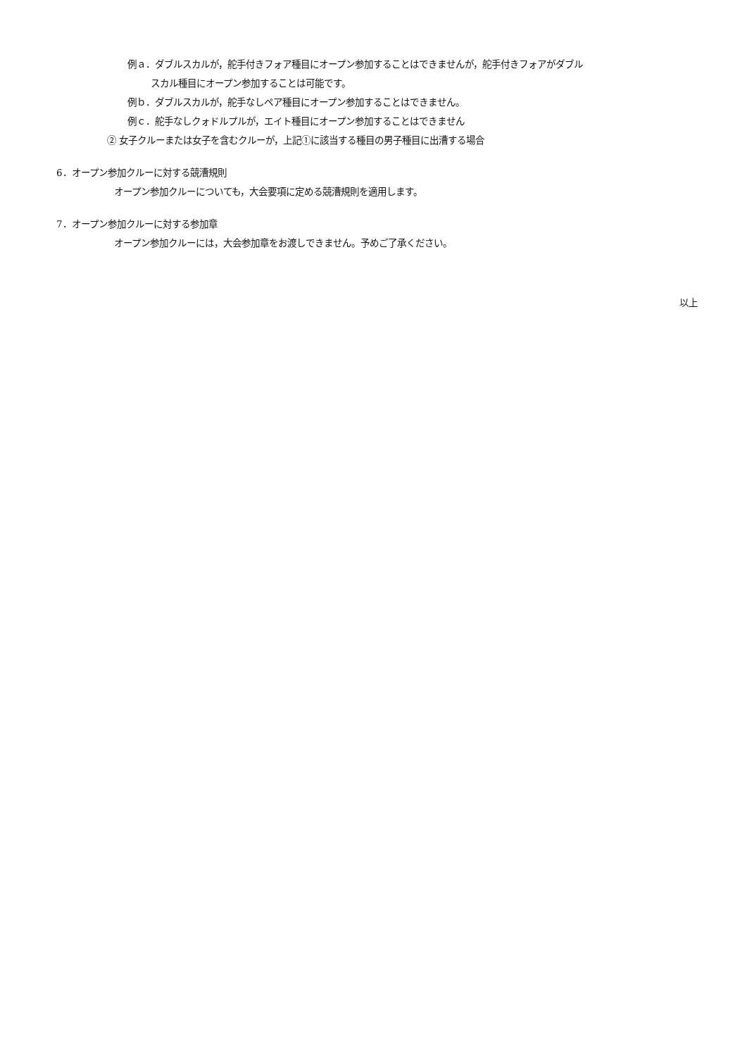例ａ．ダブルスカルが，舵手付きフォア種目にオープン参加することはできませんが，舵手付きフォアがダブル
スカル種目にオープン参加することは可能です。
例ｂ．ダブルスカルが，舵手なしペア種目にオープン参加することはできません。
例ｃ．舵手なしクォドルプルが，エイト種目にオープン参加することはできません
② 女子クルーまたは女子を含むクルーが，上記①に該当する種目の男子種目に出漕する場合
6．オープン参加クルーに対する競漕規則
オープン参加クルーについても，大会要項に定める競漕規則を適用します。
7．オープン参加クルーに対する参加章
オープン参加クルーには，大会参加章をお渡しできません。予めご了承ください。
以上